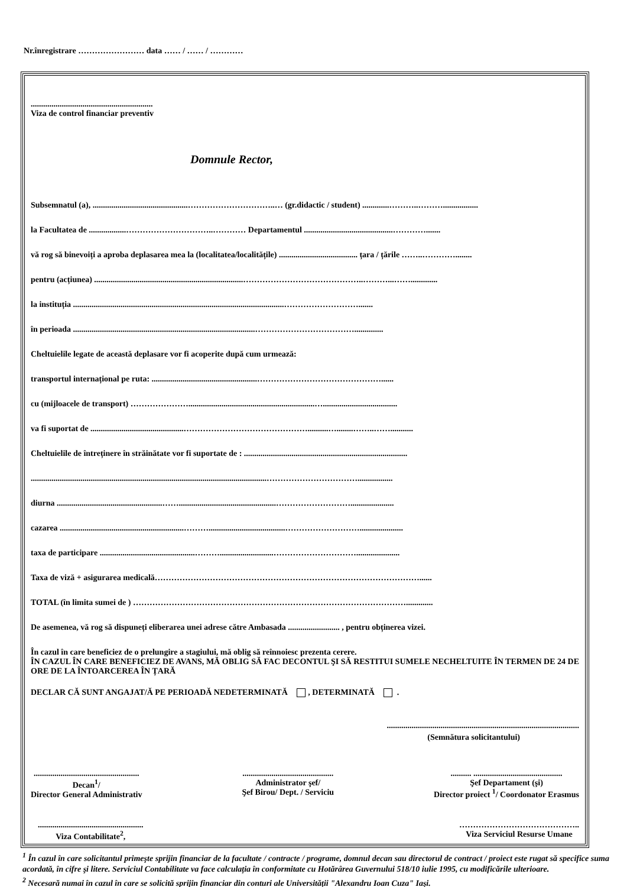Nr.înregistrare …………………… data …… / …… / …………
...........................................................
Viza de control financiar preventiv
Domnule Rector,
Subsemnatul (a), ..............................................…………………………..… (gr.didactic / student) .............………..……….................
la Facultatea de ..................…………………………..………… Departamentul ...........................................………….......
vă rog să binevoiți a aproba deplasarea mea la (localitatea/localitățile) ...................................... țara / țările ……..…………........
pentru (acțiunea) ........................................................................……………………………………..………...…….............
la instituția ......................................................................................................……………………….......
în perioada ........................................................................................………………………………..............
Cheltuielile legate de această deplasare vor fi acoperite după cum urmează:
transportul internațional pe ruta: ...................................................………………………………………......
cu (mijloacele de transport) ………………….............................................................…....................................
va fi suportat de .............................................………………………………………..........…........……..……...........
Cheltuielile de întreținere în străinătate vor fi suportate de : ...............................................................................
..................................................................................................................…………………………….................
diurna ...................................................……...............................................……………………….....................
cazarea ............................................................……….....................................……………………….....................
taxa de participare ..............................................………..........................………………………….....................
Taxa de viză + asigurarea medicală……………………………………………………………………………………......
TOTAL (în limita sumei de ) ……………………………………………………………………………………….............
De asemenea, vă rog să dispuneți eliberarea unei adrese către Ambasada ......................... , pentru obținerea vizei.
În cazul în care beneficiez de o prelungire a stagiului, mă oblig să reînnoiesc prezenta cerere.
ÎN CAZUL ÎN CARE BENEFICIEZ DE AVANS, MĂ OBLIG SĂ FAC DECONTUL ŞI SĂ RESTITUI SUMELE NECHELTUITE ÎN TERMEN DE 24 DE ORE DE LA ÎNTOARCEREA ÎN ȚARĂ
DECLAR CĂ SUNT ANGAJAT/Ă PE PERIOADĂ NEDETERMINATĂ , DETERMINATĂ .
.............................................................................................
(Semnătura solicitantului)
...................................................
Decan<sup>1</sup>/
Director General Administrativ
............................................
Administrator şef/
Şef Birou/ Dept. / Serviciu
.......... ...........................................
Şef Departament (şi)
Director proiect <sup>1</sup>/ Coordonator Erasmus
...................................................
Viza Contabilitate<sup>2</sup>,
……………………………………..
Viza Serviciul Resurse Umane
<sup>1</sup> În cazul în care solicitantul primeşte sprijin financiar de la facultate / contracte / programe, domnul decan sau directorul de contract / proiect este rugat să specifice suma acordată, în cifre şi litere. Serviciul Contabilitate va face calculația în conformitate cu Hotărârea Guvernului 518/10 iulie 1995, cu modificările ulterioare.
<sup>2</sup> Necesară numai în cazul în care se solicită sprijin financiar din conturi ale Universității "Alexandru Ioan Cuza" Iaşi.